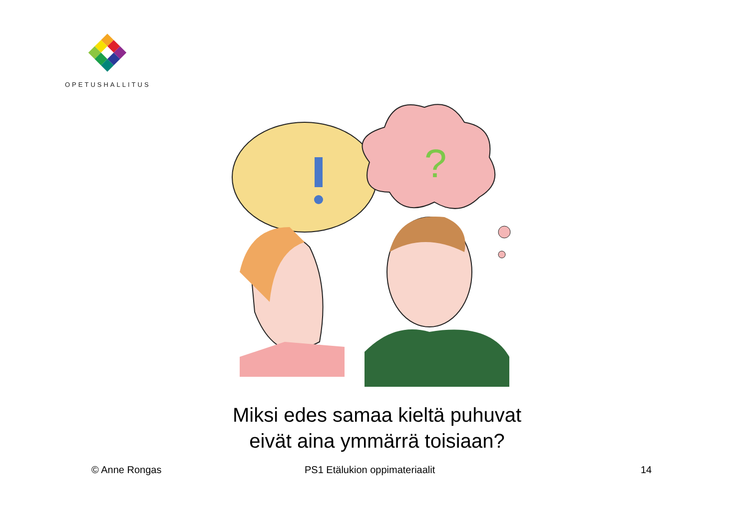OPETUSHALLITUS
?
Miksi edes samaa kieltä puhuvat eivät aina ymmärrä toisiaan?
© Anne Rongas PS1 Etälukion oppimateriaalit 14